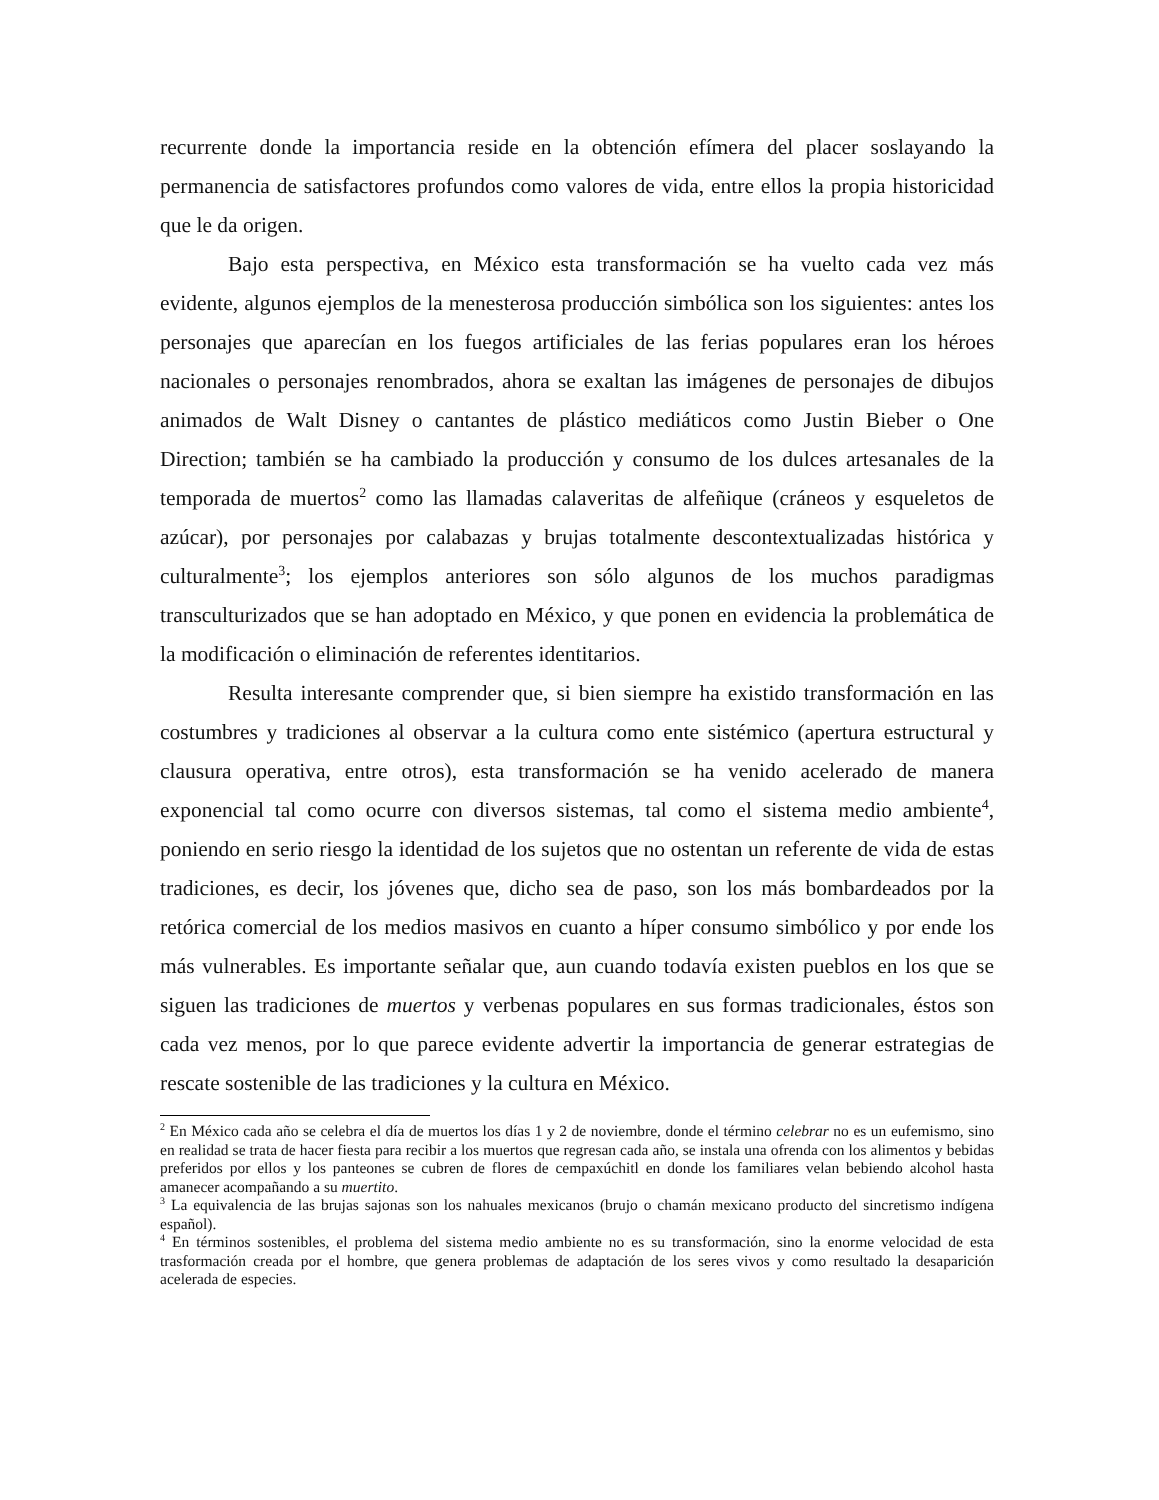recurrente donde la importancia reside en la obtención efímera del placer soslayando la permanencia de satisfactores profundos como valores de vida, entre ellos la propia historicidad que le da origen.
Bajo esta perspectiva, en México esta transformación se ha vuelto cada vez más evidente, algunos ejemplos de la menesterosa producción simbólica son los siguientes: antes los personajes que aparecían en los fuegos artificiales de las ferias populares eran los héroes nacionales o personajes renombrados, ahora se exaltan las imágenes de personajes de dibujos animados de Walt Disney o cantantes de plástico mediáticos como Justin Bieber o One Direction; también se ha cambiado la producción y consumo de los dulces artesanales de la temporada de muertos<sup>2</sup> como las llamadas calaveritas de alfeñique (cráneos y esqueletos de azúcar), por personajes por calabazas y brujas totalmente descontextualizadas histórica y culturalmente<sup>3</sup>; los ejemplos anteriores son sólo algunos de los muchos paradigmas transculturizados que se han adoptado en México, y que ponen en evidencia la problemática de la modificación o eliminación de referentes identitarios.
Resulta interesante comprender que, si bien siempre ha existido transformación en las costumbres y tradiciones al observar a la cultura como ente sistémico (apertura estructural y clausura operativa, entre otros), esta transformación se ha venido acelerado de manera exponencial tal como ocurre con diversos sistemas, tal como el sistema medio ambiente<sup>4</sup>, poniendo en serio riesgo la identidad de los sujetos que no ostentan un referente de vida de estas tradiciones, es decir, los jóvenes que, dicho sea de paso, son los más bombardeados por la retórica comercial de los medios masivos en cuanto a híper consumo simbólico y por ende los más vulnerables. Es importante señalar que, aun cuando todavía existen pueblos en los que se siguen las tradiciones de muertos y verbenas populares en sus formas tradicionales, éstos son cada vez menos, por lo que parece evidente advertir la importancia de generar estrategias de rescate sostenible de las tradiciones y la cultura en México.
<sup>2</sup> En México cada año se celebra el día de muertos los días 1 y 2 de noviembre, donde el término celebrar no es un eufemismo, sino en realidad se trata de hacer fiesta para recibir a los muertos que regresan cada año, se instala una ofrenda con los alimentos y bebidas preferidos por ellos y los panteones se cubren de flores de cempaxúchitl en donde los familiares velan bebiendo alcohol hasta amanecer acompañando a su muertito.
<sup>3</sup> La equivalencia de las brujas sajonas son los nahuales mexicanos (brujo o chamán mexicano producto del sincretismo indígena español).
<sup>4</sup> En términos sostenibles, el problema del sistema medio ambiente no es su transformación, sino la enorme velocidad de esta trasformación creada por el hombre, que genera problemas de adaptación de los seres vivos y como resultado la desaparición acelerada de especies.